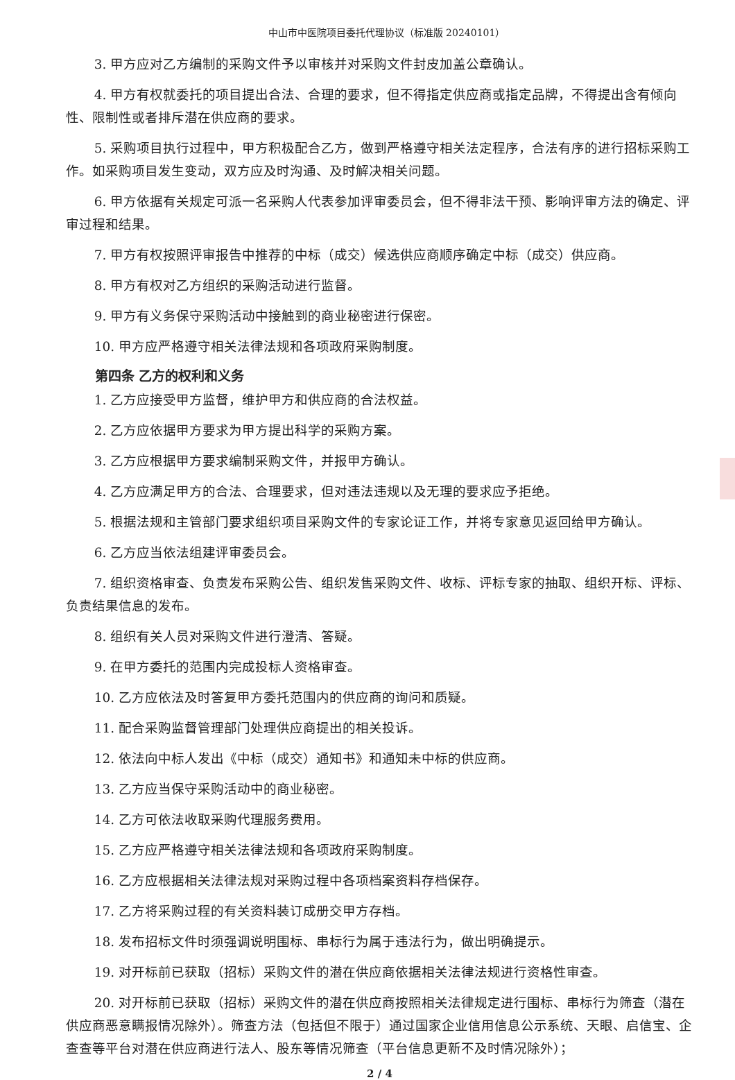中山市中医院项目委托代理协议（标准版 20240101）
3. 甲方应对乙方编制的采购文件予以审核并对采购文件封皮加盖公章确认。
4. 甲方有权就委托的项目提出合法、合理的要求，但不得指定供应商或指定品牌，不得提出含有倾向性、限制性或者排斥潜在供应商的要求。
5. 采购项目执行过程中，甲方积极配合乙方，做到严格遵守相关法定程序，合法有序的进行招标采购工作。如采购项目发生变动，双方应及时沟通、及时解决相关问题。
6. 甲方依据有关规定可派一名采购人代表参加评审委员会，但不得非法干预、影响评审方法的确定、评审过程和结果。
7. 甲方有权按照评审报告中推荐的中标（成交）候选供应商顺序确定中标（成交）供应商。
8. 甲方有权对乙方组织的采购活动进行监督。
9. 甲方有义务保守采购活动中接触到的商业秘密进行保密。
10. 甲方应严格遵守相关法律法规和各项政府采购制度。
第四条 乙方的权利和义务
1. 乙方应接受甲方监督，维护甲方和供应商的合法权益。
2. 乙方应依据甲方要求为甲方提出科学的采购方案。
3. 乙方应根据甲方要求编制采购文件，并报甲方确认。
4. 乙方应满足甲方的合法、合理要求，但对违法违规以及无理的要求应予拒绝。
5. 根据法规和主管部门要求组织项目采购文件的专家论证工作，并将专家意见返回给甲方确认。
6. 乙方应当依法组建评审委员会。
7. 组织资格审查、负责发布采购公告、组织发售采购文件、收标、评标专家的抽取、组织开标、评标、负责结果信息的发布。
8. 组织有关人员对采购文件进行澄清、答疑。
9. 在甲方委托的范围内完成投标人资格审查。
10. 乙方应依法及时答复甲方委托范围内的供应商的询问和质疑。
11. 配合采购监督管理部门处理供应商提出的相关投诉。
12. 依法向中标人发出《中标（成交）通知书》和通知未中标的供应商。
13. 乙方应当保守采购活动中的商业秘密。
14. 乙方可依法收取采购代理服务费用。
15. 乙方应严格遵守相关法律法规和各项政府采购制度。
16. 乙方应根据相关法律法规对采购过程中各项档案资料存档保存。
17. 乙方将采购过程的有关资料装订成册交甲方存档。
18. 发布招标文件时须强调说明围标、串标行为属于违法行为，做出明确提示。
19. 对开标前已获取（招标）采购文件的潜在供应商依据相关法律法规进行资格性审查。
20. 对开标前已获取（招标）采购文件的潜在供应商按照相关法律规定进行围标、串标行为筛查（潜在供应商恶意瞒报情况除外）。筛查方法（包括但不限于）通过国家企业信用信息公示系统、天眼、启信宝、企查查等平台对潜在供应商进行法人、股东等情况筛查（平台信息更新不及时情况除外）；
2 / 4